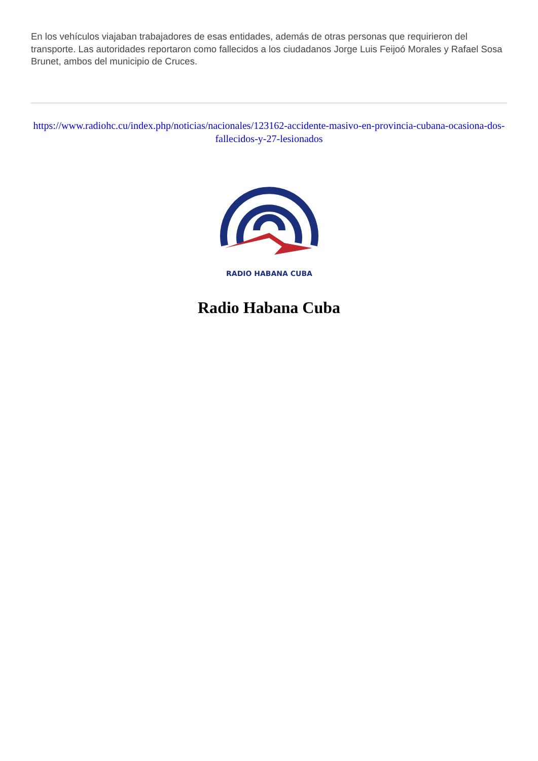En los vehículos viajaban trabajadores de esas entidades, además de otras personas que requirieron del transporte. Las autoridades reportaron como fallecidos a los ciudadanos Jorge Luis Feijoó Morales y Rafael Sosa Brunet, ambos del municipio de Cruces.
https://www.radiohc.cu/index.php/noticias/nacionales/123162-accidente-masivo-en-provincia-cubana-ocasiona-dos-fallecidos-y-27-lesionados
RADIO HABANA CUBA
Radio Habana Cuba